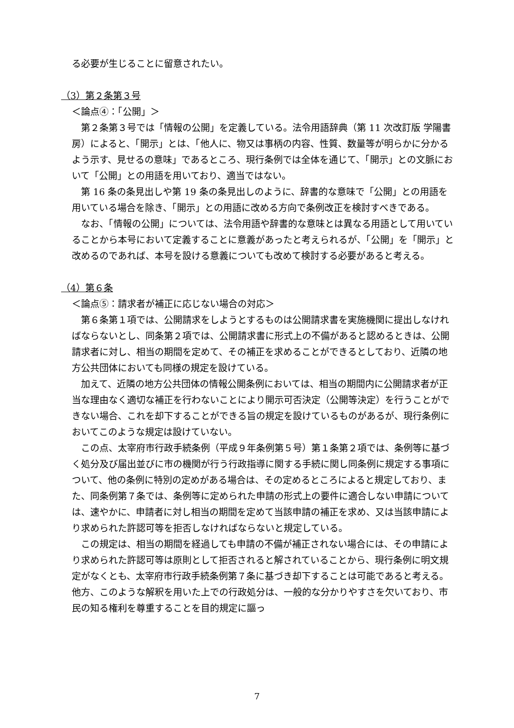る必要が生じることに留意されたい。
（3）第２条第３号
＜論点④：「公開」＞
第２条第３号では「情報の公開」を定義している。法令用語辞典（第 11 次改訂版 学陽書房）によると、「開示」とは、「他人に、物又は事柄の内容、性質、数量等が明らかに分かるよう示す、見せるの意味」であるところ、現行条例では全体を通じて、「開示」との文脈において「公開」との用語を用いており、適当ではない。
第 16 条の条見出しや第 19 条の条見出しのように、辞書的な意味で「公開」との用語を用いている場合を除き、「開示」との用語に改める方向で条例改正を検討すべきである。
なお、「情報の公開」については、法令用語や辞書的な意味とは異なる用語として用いていることから本号において定義することに意義があったと考えられるが、「公開」を「開示」と改めるのであれば、本号を設ける意義についても改めて検討する必要があると考える。
（4）第６条
＜論点⑤：請求者が補正に応じない場合の対応＞
第６条第１項では、公開請求をしようとするものは公開請求書を実施機関に提出しなければならないとし、同条第２項では、公開請求書に形式上の不備があると認めるときは、公開請求者に対し、相当の期間を定めて、その補正を求めることができるとしており、近隣の地方公共団体においても同様の規定を設けている。
加えて、近隣の地方公共団体の情報公開条例においては、相当の期間内に公開請求者が正当な理由なく適切な補正を行わないことにより開示可否決定（公開等決定）を行うことができない場合、これを却下することができる旨の規定を設けているものがあるが、現行条例においてこのような規定は設けていない。
この点、太宰府市行政手続条例（平成９年条例第５号）第１条第２項では、条例等に基づく処分及び届出並びに市の機関が行う行政指導に関する手続に関し同条例に規定する事項について、他の条例に特別の定めがある場合は、その定めるところによると規定しており、また、同条例第７条では、条例等に定められた申請の形式上の要件に適合しない申請については、速やかに、申請者に対し相当の期間を定めて当該申請の補正を求め、又は当該申請により求められた許認可等を拒否しなければならないと規定している。
この規定は、相当の期間を経過しても申請の不備が補正されない場合には、その申請により求められた許認可等は原則として拒否されると解されていることから、現行条例に明文規定がなくとも、太宰府市行政手続条例第７条に基づき却下することは可能であると考える。他方、このような解釈を用いた上での行政処分は、一般的な分かりやすさを欠いており、市民の知る権利を尊重することを目的規定に謳っ
7